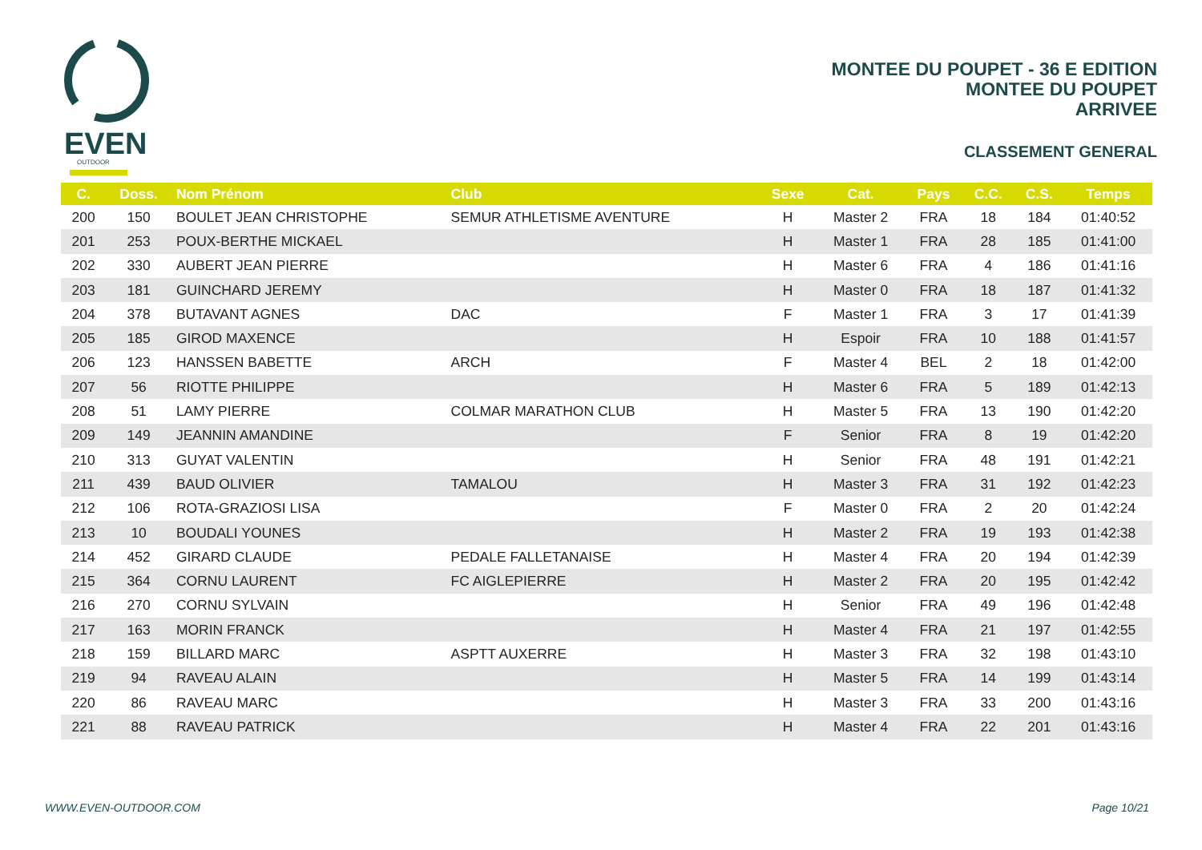EVEN
OUTDOOR
MONTEE DU POUPET - 36 E EDITION
MONTEE DU POUPET
ARRIVEE
CLASSEMENT GENERAL
| C. | Doss. | Nom Prénom | Club | Sexe | Cat. | Pays | C.C. | C.S. | Temps |
| --- | --- | --- | --- | --- | --- | --- | --- | --- | --- |
| 200 | 150 | BOULET JEAN CHRISTOPHE | SEMUR ATHLETISME AVENTURE | H | Master 2 | FRA | 18 | 184 | 01:40:52 |
| 201 | 253 | POUX-BERTHE MICKAEL | | H | Master 1 | FRA | 28 | 185 | 01:41:00 |
| 202 | 330 | AUBERT JEAN PIERRE | | H | Master 6 | FRA | 4 | 186 | 01:41:16 |
| 203 | 181 | GUINCHARD JEREMY | | H | Master 0 | FRA | 18 | 187 | 01:41:32 |
| 204 | 378 | BUTAVANT AGNES | DAC | F | Master 1 | FRA | 3 | 17 | 01:41:39 |
| 205 | 185 | GIROD MAXENCE | | H | Espoir | FRA | 10 | 188 | 01:41:57 |
| 206 | 123 | HANSSEN BABETTE | ARCH | F | Master 4 | BEL | 2 | 18 | 01:42:00 |
| 207 | 56 | RIOTTE PHILIPPE | | H | Master 6 | FRA | 5 | 189 | 01:42:13 |
| 208 | 51 | LAMY PIERRE | COLMAR MARATHON CLUB | H | Master 5 | FRA | 13 | 190 | 01:42:20 |
| 209 | 149 | JEANNIN AMANDINE | | F | Senior | FRA | 8 | 19 | 01:42:20 |
| 210 | 313 | GUYAT VALENTIN | | H | Senior | FRA | 48 | 191 | 01:42:21 |
| 211 | 439 | BAUD OLIVIER | TAMALOU | H | Master 3 | FRA | 31 | 192 | 01:42:23 |
| 212 | 106 | ROTA-GRAZIOSI LISA | | F | Master 0 | FRA | 2 | 20 | 01:42:24 |
| 213 | 10 | BOUDALI YOUNES | | H | Master 2 | FRA | 19 | 193 | 01:42:38 |
| 214 | 452 | GIRARD CLAUDE | PEDALE FALLETANAISE | H | Master 4 | FRA | 20 | 194 | 01:42:39 |
| 215 | 364 | CORNU LAURENT | FC AIGLEPIERRE | H | Master 2 | FRA | 20 | 195 | 01:42:42 |
| 216 | 270 | CORNU SYLVAIN | | H | Senior | FRA | 49 | 196 | 01:42:48 |
| 217 | 163 | MORIN FRANCK | | H | Master 4 | FRA | 21 | 197 | 01:42:55 |
| 218 | 159 | BILLARD MARC | ASPTT AUXERRE | H | Master 3 | FRA | 32 | 198 | 01:43:10 |
| 219 | 94 | RAVEAU ALAIN | | H | Master 5 | FRA | 14 | 199 | 01:43:14 |
| 220 | 86 | RAVEAU MARC | | H | Master 3 | FRA | 33 | 200 | 01:43:16 |
| 221 | 88 | RAVEAU PATRICK | | H | Master 4 | FRA | 22 | 201 | 01:43:16 |
WWW.EVEN-OUTDOOR.COM Page 10/21